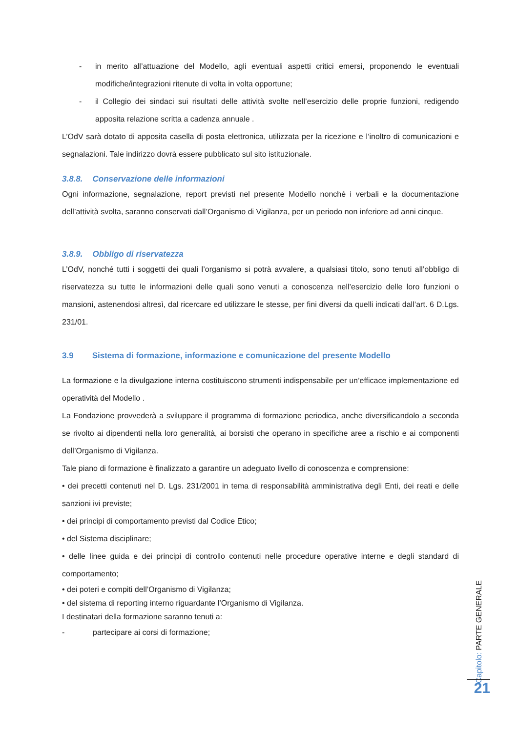- in merito all’attuazione del Modello, agli eventuali aspetti critici emersi, proponendo le eventuali modifiche/integrazioni ritenute di volta in volta opportune;
- il Collegio dei sindaci sui risultati delle attività svolte nell’esercizio delle proprie funzioni, redigendo apposita relazione scritta a cadenza annuale .
L’OdV sarà dotato di apposita casella di posta elettronica, utilizzata per la ricezione e l’inoltro di comunicazioni e segnalazioni. Tale indirizzo dovrà essere pubblicato sul sito istituzionale.
3.8.8. Conservazione delle informazioni
Ogni informazione, segnalazione, report previsti nel presente Modello nonché i verbali e la documentazione dell’attività svolta, saranno conservati dall’Organismo di Vigilanza, per un periodo non inferiore ad anni cinque.
3.8.9. Obbligo di riservatezza
L’OdV, nonché tutti i soggetti dei quali l’organismo si potrà avvalere, a qualsiasi titolo, sono tenuti all’obbligo di riservatezza su tutte le informazioni delle quali sono venuti a conoscenza nell’esercizio delle loro funzioni o mansioni, astenendosi altresì, dal ricercare ed utilizzare le stesse, per fini diversi da quelli indicati dall’art. 6 D.Lgs. 231/01.
3.9 Sistema di formazione, informazione e comunicazione del presente Modello
La formazione e la divulgazione interna costituiscono strumenti indispensabile per un’efficace implementazione ed operatività del Modello .
La Fondazione provvederà a sviluppare il programma di formazione periodica, anche diversificandolo a seconda se rivolto ai dipendenti nella loro generalità, ai borsisti che operano in specifiche aree a rischio e ai componenti dell’Organismo di Vigilanza.
Tale piano di formazione è finalizzato a garantire un adeguato livello di conoscenza e comprensione:
• dei precetti contenuti nel D. Lgs. 231/2001 in tema di responsabilità amministrativa degli Enti, dei reati e delle sanzioni ivi previste;
• dei principi di comportamento previsti dal Codice Etico;
• del Sistema disciplinare;
• delle linee guida e dei principi di controllo contenuti nelle procedure operative interne e degli standard di comportamento;
• dei poteri e compiti dell’Organismo di Vigilanza;
• del sistema di reporting interno riguardante l’Organismo di Vigilanza.
I destinatari della formazione saranno tenuti a:
- partecipare ai corsi di formazione;
Capitolo: PARTE GENERALE
21